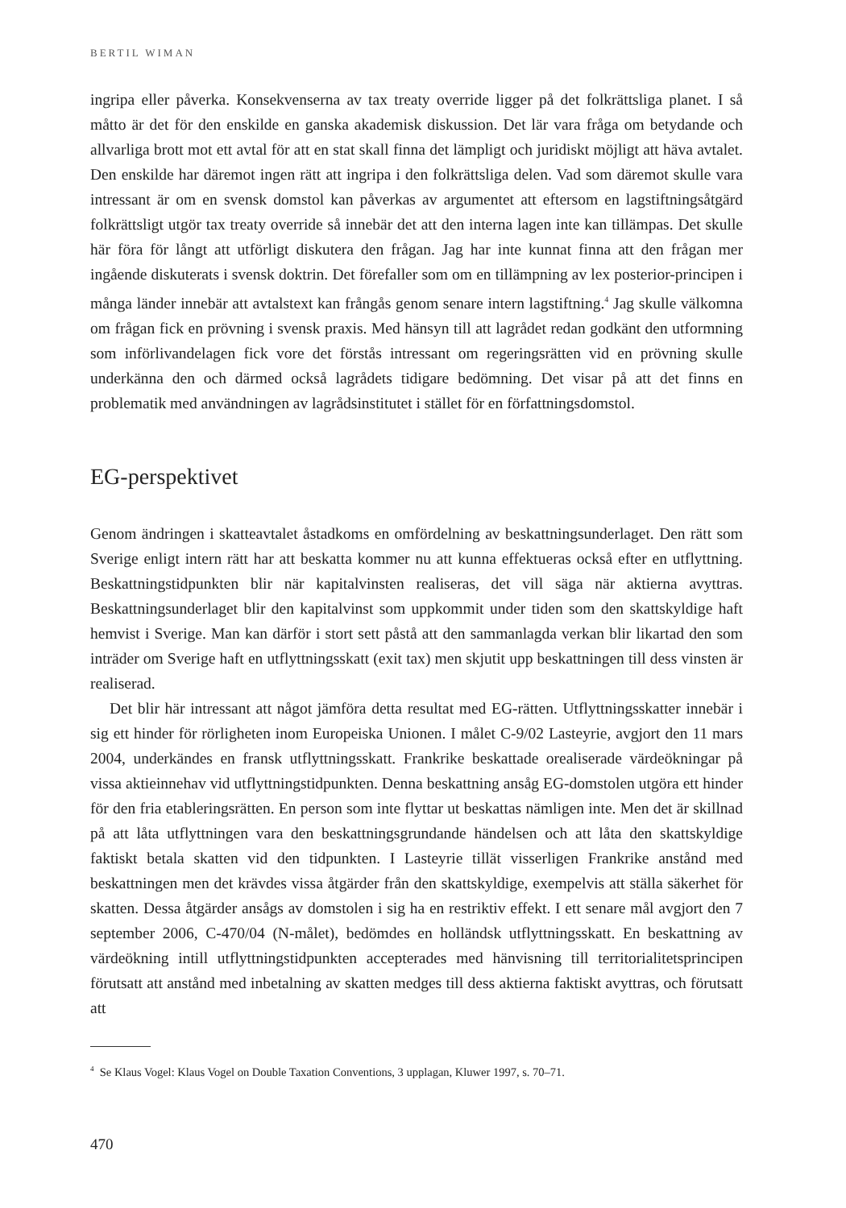BERTIL WIMAN
ingripa eller påverka. Konsekvenserna av tax treaty override ligger på det folkrättsliga planet. I så måtto är det för den enskilde en ganska akademisk diskussion. Det lär vara fråga om betydande och allvarliga brott mot ett avtal för att en stat skall finna det lämpligt och juridiskt möjligt att häva avtalet. Den enskilde har däremot ingen rätt att ingripa i den folkrättsliga delen. Vad som däremot skulle vara intressant är om en svensk domstol kan påverkas av argumentet att eftersom en lagstiftningsåtgärd folkrättsligt utgör tax treaty override så innebär det att den interna lagen inte kan tillämpas. Det skulle här föra för långt att utförligt diskutera den frågan. Jag har inte kunnat finna att den frågan mer ingående diskuterats i svensk doktrin. Det förefaller som om en tillämpning av lex posterior-principen i många länder innebär att avtalstext kan frångås genom senare intern lagstiftning.<sup>4</sup> Jag skulle välkomna om frågan fick en prövning i svensk praxis. Med hänsyn till att lagrådet redan godkänt den utformning som införlivandelagen fick vore det förstås intressant om regeringsrätten vid en prövning skulle underkänna den och därmed också lagrådets tidigare bedömning. Det visar på att det finns en problematik med användningen av lagrådsinstitutet i stället för en författningsdomstol.
EG-perspektivet
Genom ändringen i skatteavtalet åstadkoms en omfördelning av beskattningsunderlaget. Den rätt som Sverige enligt intern rätt har att beskatta kommer nu att kunna effektueras också efter en utflyttning. Beskattningstidpunkten blir när kapitalvinsten realiseras, det vill säga när aktierna avyttras. Beskattningsunderlaget blir den kapitalvinst som uppkommit under tiden som den skattskyldige haft hemvist i Sverige. Man kan därför i stort sett påstå att den sammanlagda verkan blir likartad den som inträder om Sverige haft en utflyttningsskatt (exit tax) men skjutit upp beskattningen till dess vinsten är realiserad.
Det blir här intressant att något jämföra detta resultat med EG-rätten. Utflyttningsskatter innebär i sig ett hinder för rörligheten inom Europeiska Unionen. I målet C-9/02 Lasteyrie, avgjort den 11 mars 2004, underkändes en fransk utflyttningsskatt. Frankrike beskattade orealiserade värdeökningar på vissa aktieinnehav vid utflyttningstidpunkten. Denna beskattning ansåg EG-domstolen utgöra ett hinder för den fria etableringsrätten. En person som inte flyttar ut beskattas nämligen inte. Men det är skillnad på att låta utflyttningen vara den beskattningsgrundande händelsen och att låta den skattskyldige faktiskt betala skatten vid den tidpunkten. I Lasteyrie tillät visserligen Frankrike anstånd med beskattningen men det krävdes vissa åtgärder från den skattskyldige, exempelvis att ställa säkerhet för skatten. Dessa åtgärder ansågs av domstolen i sig ha en restriktiv effekt. I ett senare mål avgjort den 7 september 2006, C-470/04 (N-målet), bedömdes en holländsk utflyttningsskatt. En beskattning av värdeökning intill utflyttningstidpunkten accepterades med hänvisning till territorialitetsprincipen förutsatt att anstånd med inbetalning av skatten medges till dess aktierna faktiskt avyttras, och förutsatt att
<sup>4</sup> Se Klaus Vogel: Klaus Vogel on Double Taxation Conventions, 3 upplagan, Kluwer 1997, s. 70–71.
470